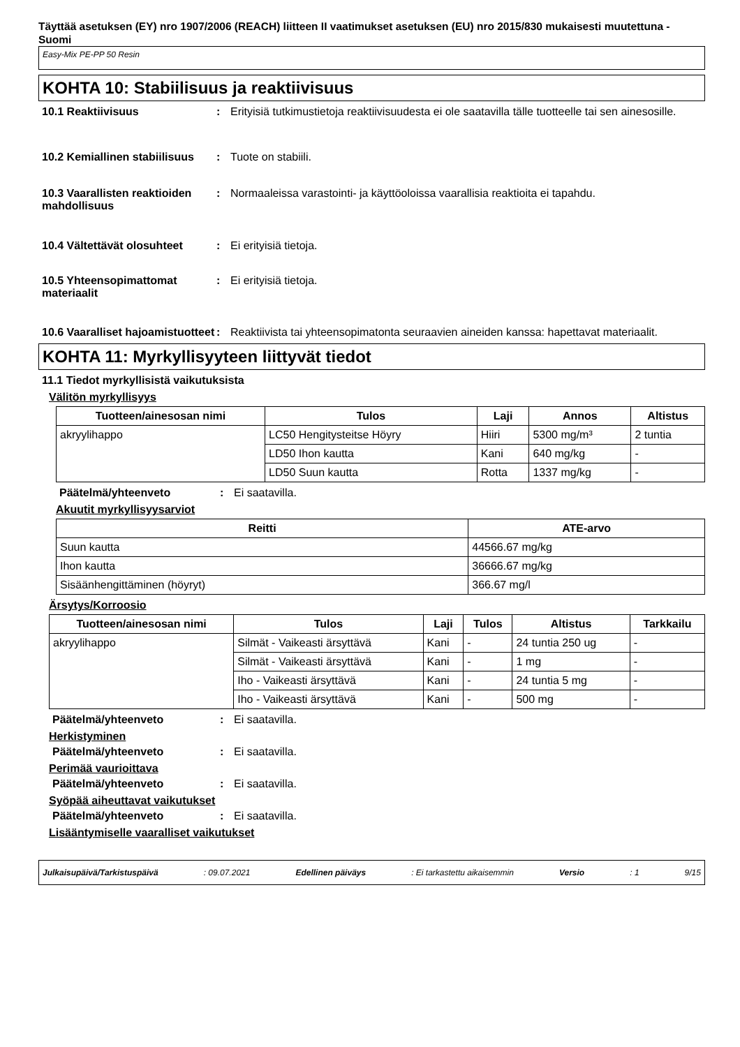Täyttää asetuksen (EY) nro 1907/2006 (REACH) liitteen II vaatimukset asetuksen (EU) nro 2015/830 mukaisesti muutettuna - Suomi
Easy-Mix PE-PP 50 Resin
KOHTA 10: Stabiilisuus ja reaktiivisuus
10.1 Reaktiivisuus : Erityisiä tutkimustietoja reaktiivisuudesta ei ole saatavilla tälle tuotteelle tai sen ainesosille.
10.2 Kemiallinen stabiilisuus
: Tuote on stabiili.
10.3 Vaarallisten reaktioiden mahdollisuus
: Normaaleissa varastointi- ja käyttöoloissa vaarallisia reaktioita ei tapahdu.
10.4 Vältettävät olosuhteet
: Ei erityisiä tietoja.
10.5 Yhteensopimattomat materiaalit
: Ei erityisiä tietoja.
10.6 Vaaralliset hajoamistuotteet
: Reaktiivista tai yhteensopimatonta seuraavien aineiden kanssa: hapettavat materiaalit.
KOHTA 11: Myrkyllisyyteen liittyvät tiedot
11.1 Tiedot myrkyllisistä vaikutuksista
Välitön myrkyllisyys
| Tuotteen/ainesosan nimi | Tulos | Laji | Annos | Altistus |
| --- | --- | --- | --- | --- |
| akryylihappo | LC50 Hengitysteitse Höyry | Hiiri | 5300 mg/m³ | 2 tuntia |
| | LD50 Ihon kautta | Kani | 640 mg/kg | - |
| | LD50 Suun kautta | Rotta | 1337 mg/kg | - |
Päätelmä/yhteenveto : Ei saatavilla.
Akuutit myrkyllisyysarviot
| Reitti | ATE-arvo |
| --- | --- |
| Suun kautta | 44566.67 mg/kg |
| Ihon kautta | 36666.67 mg/kg |
| Sisäänhengittäminen (höyryt) | 366.67 mg/l |
Ärsytys/Korroosio
| Tuotteen/ainesosan nimi | Tulos | Laji | Tulos | Altistus | Tarkkailu |
| --- | --- | --- | --- | --- | --- |
| akryylihappo | Silmät - Vaikeasti ärsyttävä | Kani | - | 24 tuntia 250 ug | - |
| | Silmät - Vaikeasti ärsyttävä | Kani | - | 1 mg | - |
| | Iho - Vaikeasti ärsyttävä | Kani | - | 24 tuntia 5 mg | - |
| | Iho - Vaikeasti ärsyttävä | Kani | - | 500 mg | - |
Päätelmä/yhteenveto : Ei saatavilla.
Herkistyminen
Päätelmä/yhteenveto : Ei saatavilla.
Perimää vaurioittava
Päätelmä/yhteenveto : Ei saatavilla.
Syöpää aiheuttavat vaikutukset
Päätelmä/yhteenveto : Ei saatavilla.
Lisääntymiselle vaaralliset vaikutukset
Julkaisupäivä/Tarkistuspäivä: 09.07.2021 Edellinen päiväys: Ei tarkastettu aikaisemmin Versio: 1 9/15